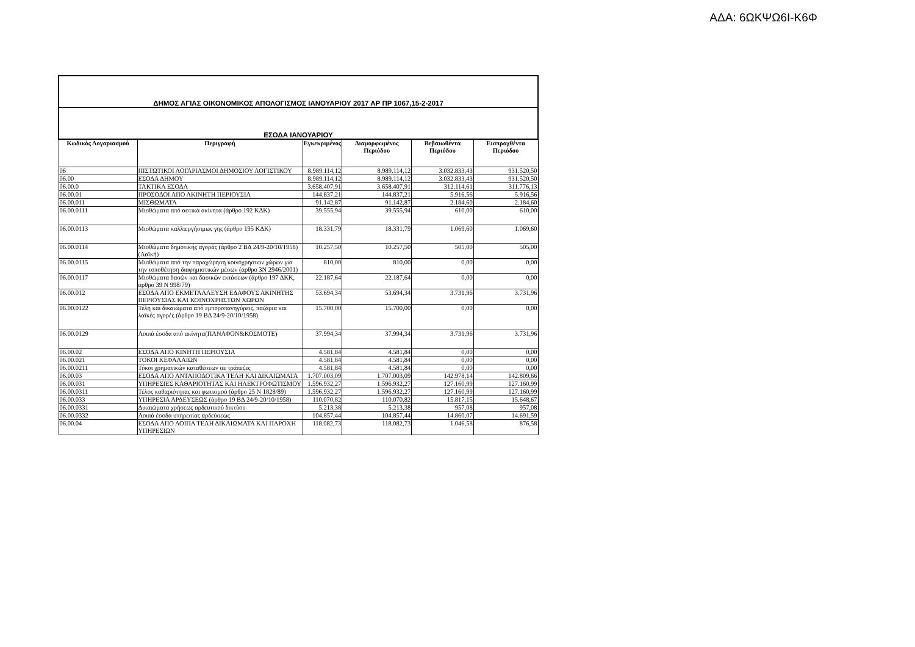ΑΔΑ: 6ΩΚΨΩ6Ι-Κ6Φ
| ΔΗΜΟΣ ΑΓΙΑΣ ΟΙΚΟΝΟΜΙΚΟΣ ΑΠΟΛΟΓΙΣΜΟΣ ΙΑΝΟΥΑΡΙΟΥ 2017 ΑΡ ΠΡ 1067,15-2-2017 | | | | | |
| ΕΣΟΔΑ ΙΑΝΟΥΑΡΙΟΥ | | | | | |
| Κωδικός Λογαριασμού | Περιγραφή | Εγκεκριμένος | Διαμορφωμένος Περιόδου | Βεβαιωθέντα Περιόδου | Εισπραχθέντα Περιόδου |
| 06 | ΠΙΣΤΩΤΙΚΟΙ ΛΟΓΑΡΙΑΣΜΟΙ ΔΗΜΟΣΙΟΥ ΛΟΓΙΣΤΙΚΟΥ | 8.989.114,12 | 8.989.114,12 | 3.032.833,43 | 931.520,50 |
| 06.00 | ΕΣΟΔΑ ΔΗΜΟΥ | 8.989.114,12 | 8.989.114,12 | 3.032.833,43 | 931.520,50 |
| 06.00.0 | ΤΑΚΤΙΚΑ ΕΣΟΔΑ | 3.658.407,91 | 3.658.407,91 | 312.114,61 | 311.776,13 |
| 06.00.01 | ΠΡΟΣΟΔΟΙ ΑΠΟ ΑΚΙΝΗΤΗ ΠΕΡΙΟΥΣΙΑ | 144.837,21 | 144.837,21 | 5.916,56 | 5.916,56 |
| 06.00.011 | ΜΙΣΘΩΜΑΤΑ | 91.142,87 | 91.142,87 | 2.184,60 | 2.184,60 |
| 06.00.0111 | Μισθώματα από αστικά ακίνητα (άρθρο 192 ΚΔΚ) | 39.555,94 | 39.555,94 | 610,00 | 610,00 |
| 06.00.0113 | Μισθώματα καλλιεργήσιμως γης (άρθρο 195 ΚΔΚ) | 18.331,79 | 18.331,79 | 1.069,60 | 1.069,60 |
| 06.00.0114 | Μισθώματα δημοτικής αγοράς (άρθρο 2 ΒΔ 24/9-20/10/1958)(Λαϊκή) | 10.257,50 | 10.257,50 | 505,00 | 505,00 |
| 06.00.0115 | Μισθώματα από την παραχώρηση κοινόχρηστων χώρων για την τοποθέτηση διαφημιστικών μέσων (άρθρο 3Ν 2946/2001) | 810,00 | 810,00 | 0,00 | 0,00 |
| 06.00.0117 | Μισθώματα δασών και δασικών εκτάσεων (άρθρο 197 ΔΚΚ, άρθρο 39 Ν 998/79) | 22.187,64 | 22.187,64 | 0,00 | 0,00 |
| 06.00.012 | ΕΣΟΔΑ ΑΠΟ ΕΚΜΕΤΑΛΛΕΥΣΗ ΕΔΑΦΟΥΣ ΑΚΙΝΗΤΗΣ ΠΕΡΙΟΥΣΙΑΣ ΚΑΙ ΚΟΙΝΟΧΡΗΣΤΩΝ ΧΩΡΩΝ | 53.694,34 | 53.694,34 | 3.731,96 | 3.731,96 |
| 06.00.0122 | Τέλη και δικαιώματα από εμποροπανηγύρεις, παζάρια και λαϊκές αγορές (άρθρο 19 ΒΔ 24/9-20/10/1958) | 15.700,00 | 15.700,00 | 0,00 | 0,00 |
| 06.00.0129 | Λοιπά έσοδα από ακίνητα(ΠΑΝΑΦΟΝ&ΚΟΣΜΟΤΕ) | 37.994,34 | 37.994,34 | 3.731,96 | 3.731,96 |
| 06.00.02 | ΕΣΟΔΑ ΑΠΟ ΚΙΝΗΤΗ ΠΕΡΙΟΥΣΙΑ | 4.581,84 | 4.581,84 | 0,00 | 0,00 |
| 06.00.021 | ΤΟΚΟΙ ΚΕΦΑΛΑΙΩΝ | 4.581,84 | 4.581,84 | 0,00 | 0,00 |
| 06.00.0211 | Τόκοι χρηματικών καταθέσεων σε τράπεζες | 4.581,84 | 4.581,84 | 0,00 | 0,00 |
| 06.00.03 | ΕΣΟΔΑ ΑΠΟ ΑΝΤΑΠΟΔΟΤΙΚΑ ΤΕΛΗ ΚΑΙ ΔΙΚΑΙΩΜΑΤΑ | 1.707.003,09 | 1.707.003,09 | 142.978,14 | 142.809,66 |
| 06.00.031 | ΥΠΗΡΕΣΙΕΣ ΚΑΘΑΡΙΟΤΗΤΑΣ ΚΑΙ ΗΛΕΚΤΡΟΦΩΤΙΣΜΟΥ | 1.596.932,27 | 1.596.932,27 | 127.160,99 | 127.160,99 |
| 06.00.0311 | Τέλος καθαριότητας και φωτισμού (άρθρο 25 Ν 1828/89) | 1.596.932,27 | 1.596.932,27 | 127.160,99 | 127.160,99 |
| 06.00.033 | ΥΠΗΡΕΣΙΑ ΑΡΔΕΥΣΕΩΣ (άρθρο 19 ΒΔ 24/9-20/10/1958) | 110.070,82 | 110.070,82 | 15.817,15 | 15.648,67 |
| 06.00.0331 | Δικαιώματα χρήσεως αρδευτικού δικτύου | 5.213,38 | 5.213,38 | 957,08 | 957,08 |
| 06.00.0332 | Λοιπά έσοδα υπηρεσίας αρδεύσεως | 104.857,44 | 104.857,44 | 14.860,07 | 14.691,59 |
| 06.00.04 | ΕΣΟΔΑ ΑΠΟ ΛΟΙΠΑ ΤΕΛΗ ΔΙΚΑΙΩΜΑΤΑ ΚΑΙ ΠΑΡΟΧΗ ΥΠΗΡΕΣΙΩΝ | 118.082,73 | 118.082,73 | 1.046,58 | 876,58 |